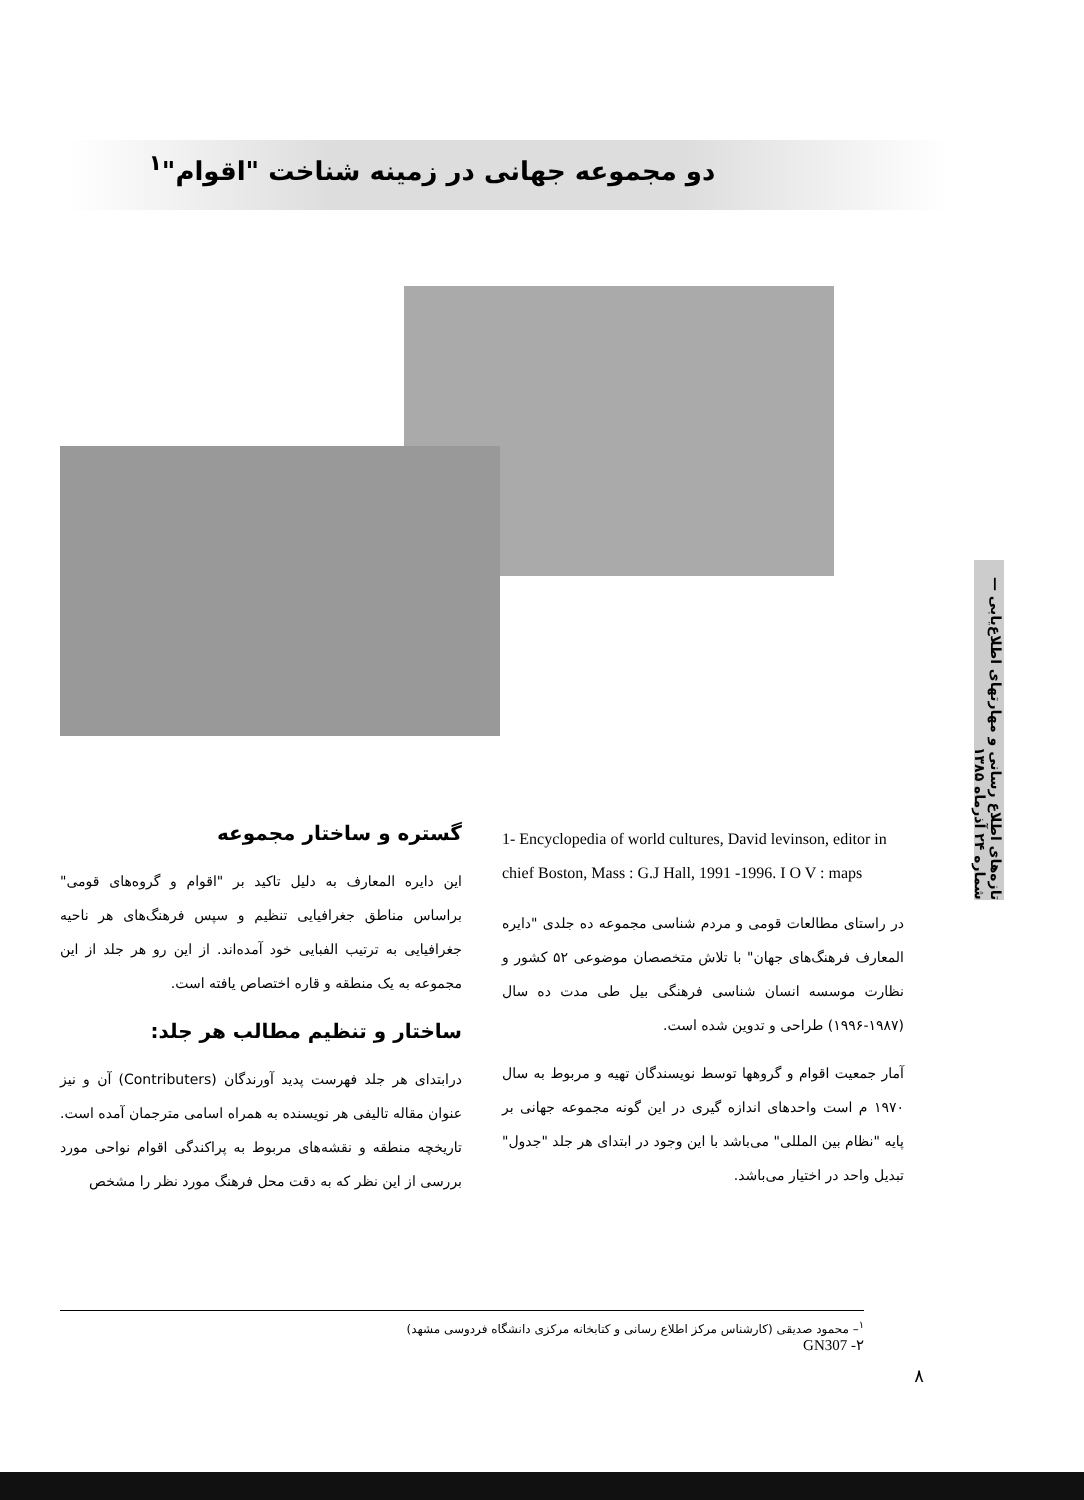دو مجموعه جهانی در زمینه شناخت "اقوام"<sup>۱</sup>
1- Encyclopedia of world cultures, David levinson, editor in chief Boston, Mass : G.J Hall, 1991 -1996. I O V : maps
در راستای مطالعات قومی و مردم شناسی مجموعه ده جلدی "دایره المعارف فرهنگ‌های جهان" با تلاش متخصصان موضوعی ۵۲ کشور و نظارت موسسه انسان شناسی فرهنگی بیل طی مدت ده سال (۱۹۸۷-۱۹۹۶) طراحی و تدوین شده است.
آمار جمعیت اقوام و گروهها توسط نویسندگان تهیه و مربوط به سال ۱۹۷۰ م است واحدهای اندازه گیری در این گونه مجموعه جهانی بر پایه "نظام بین المللی" می‌باشد با این وجود در ابتدای هر جلد "جدول" تبدیل واحد در اختیار می‌باشد.
گستره و ساختار مجموعه
این دایره المعارف به دلیل تاکید بر "اقوام و گروه‌های قومی" براساس مناطق جغرافیایی تنظیم و سپس فرهنگ‌های هر ناحیه جغرافیایی به ترتیب الفبایی خود آمده‌اند. از این رو هر جلد از این مجموعه به یک منطقه و قاره اختصاص یافته است.
ساختار و تنظیم مطالب هر جلد:
درابتدای هر جلد فهرست پدید آورندگان (Contributers) آن و نیز عنوان مقاله تالیفی هر نویسنده به همراه اسامی مترجمان آمده است. تاریخچه منطقه و نقشه‌های مربوط به پراکندگی اقوام نواحی مورد بررسی از این نظر که به دقت محل فرهنگ مورد نظر را مشخص
تازه‌های اطلاع رسانی و مهارتهای اطلاع‌یابی — شماره ۲۴ آذرماه ۱۳۸۵
<sup>۱</sup>– محمود صدیقی (کارشناس مرکز اطلاع رسانی و کتابخانه مرکزی دانشگاه فردوسی مشهد)
GN307 -۲
۸